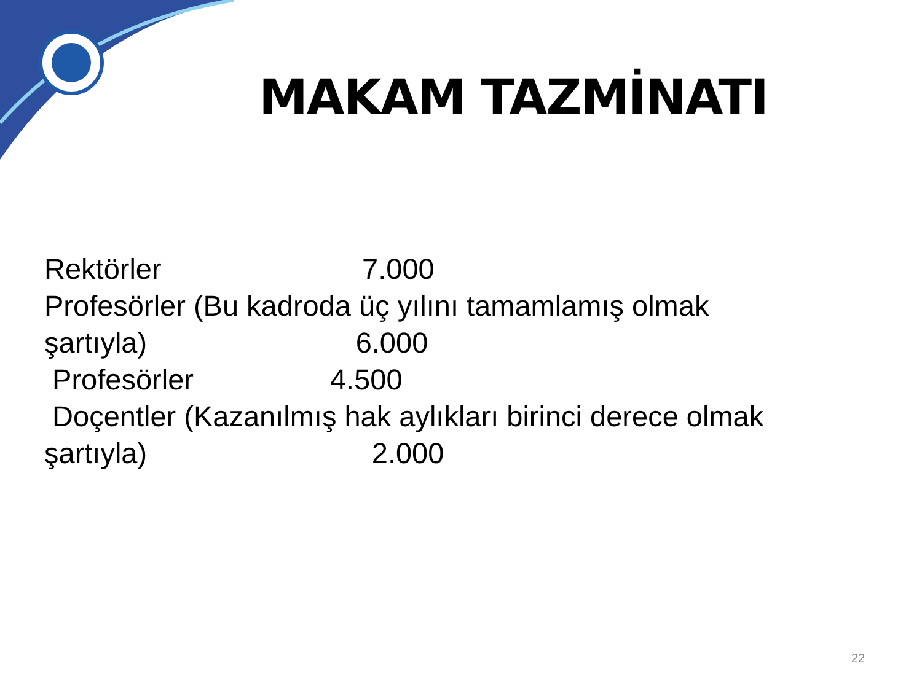MAKAM TAZMİNATI
Rektörler 7.000 Profesörler (Bu kadroda üç yılını tamamlamış olmak şartıyla) 6.000 Profesörler 4.500 Doçentler (Kazanılmış hak aylıkları birinci derece olmak şartıyla) 2.000
22